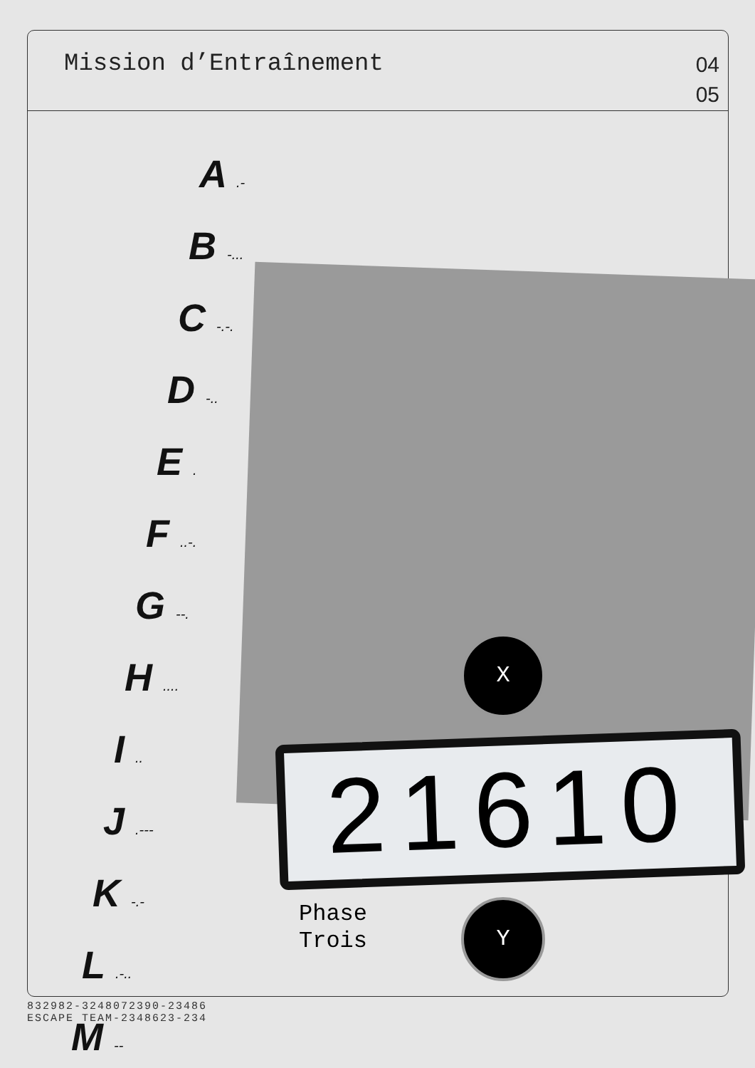Mission d’Entraînement
04
05
A .-
B -...
C -.-.
D -..
E .
F ..-.
G --.
H ....
I ..
J .---
K -.-
L .-..
M --
X
21610
Y
Phase
Trois
832982-3248072390-23486
ESCAPE TEAM-2348623-234